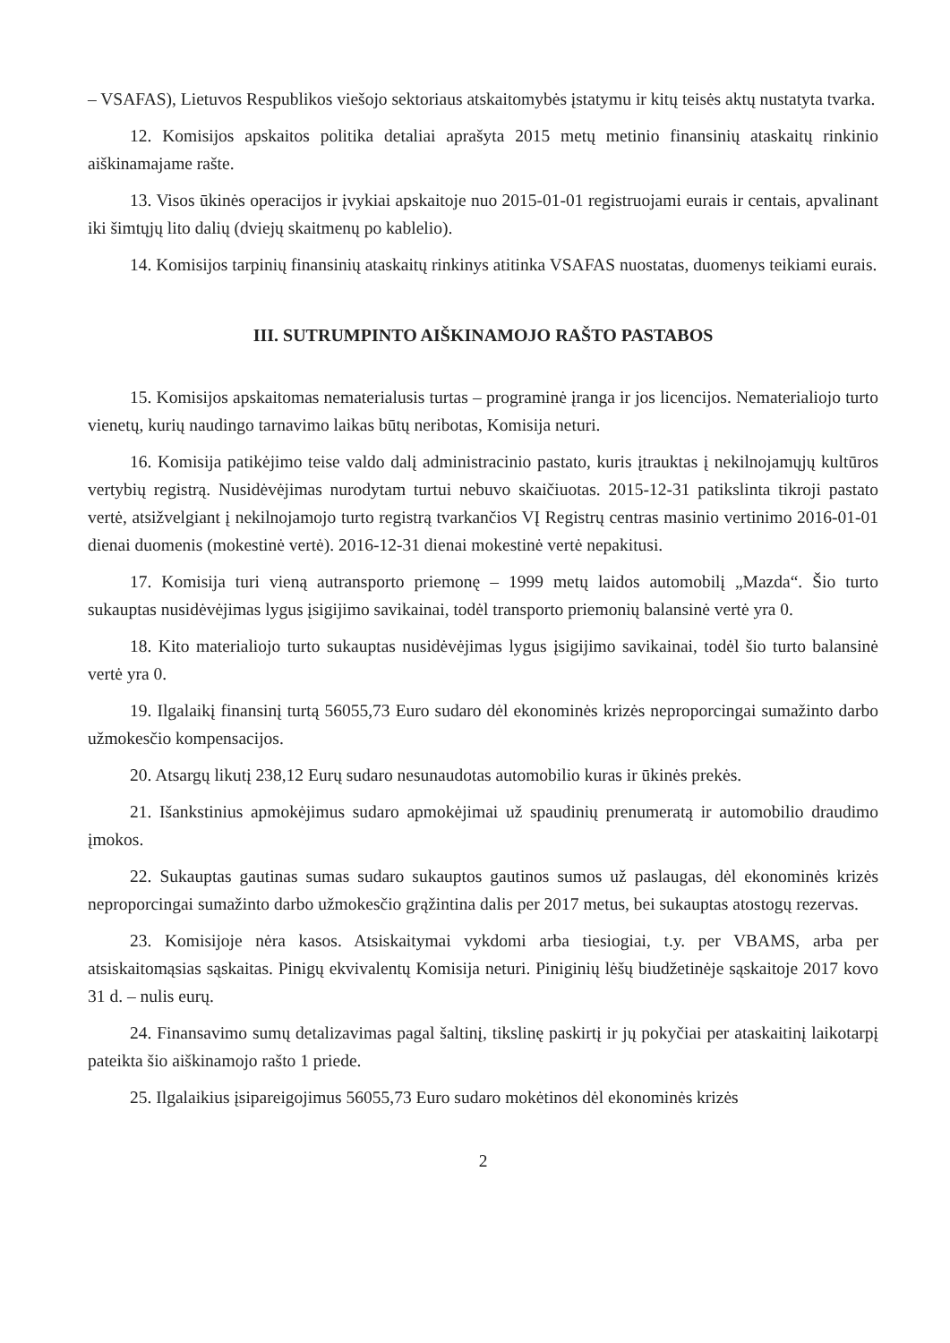– VSAFAS), Lietuvos Respublikos viešojo sektoriaus atskaitomybės įstatymu ir kitų teisės aktų nustatyta tvarka.
12. Komisijos apskaitos politika detaliai aprašyta 2015 metų metinio finansinių ataskaitų rinkinio aiškinamajame rašte.
13. Visos ūkinės operacijos ir įvykiai apskaitoje nuo 2015-01-01 registruojami eurais ir centais, apvalinant iki šimtųjų lito dalių (dviejų skaitmenų po kablelio).
14. Komisijos tarpinių finansinių ataskaitų rinkinys atitinka VSAFAS nuostatas, duomenys teikiami eurais.
III. SUTRUMPINTO AIŠKINAMOJO RAŠTO PASTABOS
15. Komisijos apskaitomas nematerialusis turtas – programinė įranga ir jos licencijos. Nematerialiojo turto vienetų, kurių naudingo tarnavimo laikas būtų neribotas, Komisija neturi.
16. Komisija patikėjimo teise valdo dalį administracinio pastato, kuris įtrauktas į nekilnojamųjų kultūros vertybių registrą. Nusidėvėjimas nurodytam turtui nebuvo skaičiuotas. 2015-12-31 patikslinta tikroji pastato vertė, atsižvelgiant į nekilnojamojo turto registrą tvarkančios VĮ Registrų centras masinio vertinimo 2016-01-01 dienai duomenis (mokestinė vertė). 2016-12-31 dienai mokestinė vertė nepakitusi.
17. Komisija turi vieną autransporto priemonę – 1999 metų laidos automobilį „Mazda“. Šio turto sukauptas nusidėvėjimas lygus įsigijimo savikainai, todėl transporto priemonių balansinė vertė yra 0.
18. Kito materialiojo turto sukauptas nusidėvėjimas lygus įsigijimo savikainai, todėl šio turto balansinė vertė yra 0.
19. Ilgalaikį finansinį turtą 56055,73 Euro sudaro dėl ekonominės krizės neproporcingai sumažinto darbo užmokesčio kompensacijos.
20. Atsargų likutį 238,12 Eurų sudaro nesunaudotas automobilio kuras ir ūkinės prekės.
21. Išankstinius apmokėjimus sudaro apmokėjimai už spaudinių prenumeratą ir automobilio draudimo įmokos.
22. Sukauptas gautinas sumas sudaro sukauptos gautinos sumos už paslaugas, dėl ekonominės krizės neproporcingai sumažinto darbo užmokesčio grąžintina dalis per 2017 metus, bei sukauptas atostogų rezervas.
23. Komisijoje nėra kasos. Atsiskaitymai vykdomi arba tiesiogiai, t.y. per VBAMS, arba per atsiskaitomąsias sąskaitas. Pinigų ekvivalentų Komisija neturi. Piniginių lėšų biudžetinėje sąskaitoje 2017 kovo 31 d. – nulis eurų.
24. Finansavimo sumų detalizavimas pagal šaltinį, tikslinę paskirtį ir jų pokyčiai per ataskaitinį laikotarpį pateikta šio aiškinamojo rašto 1 priede.
25. Ilgalaikius įsipareigojimus 56055,73 Euro sudaro mokėtinos dėl ekonominės krizės
2